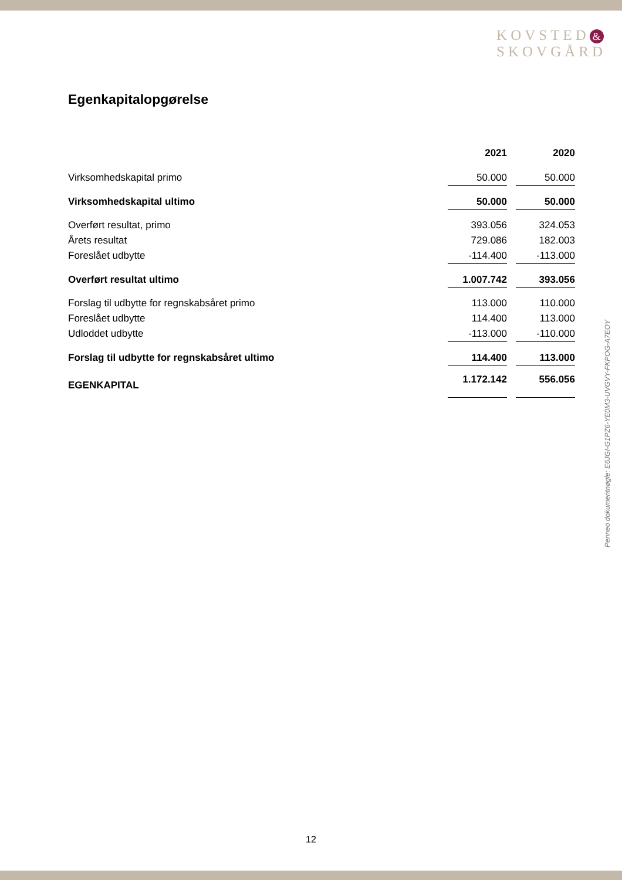KOVSTED &
SKOVGÅRD
Egenkapitalopgørelse
| | 2021 | | 2020 |
| Virksomhedskapital primo | 50.000 | | 50.000 |
| Virksomhedskapital ultimo | 50.000 | | 50.000 |
| Overført resultat, primo | 393.056 | | 324.053 |
| Årets resultat | 729.086 | | 182.003 |
| Foreslået udbytte | -114.400 | | -113.000 |
| Overført resultat ultimo | 1.007.742 | | 393.056 |
| Forslag til udbytte for regnskabsåret primo | 113.000 | | 110.000 |
| Foreslået udbytte | 114.400 | | 113.000 |
| Udloddet udbytte | -113.000 | | -110.000 |
| Forslag til udbytte for regnskabsåret ultimo | 114.400 | | 113.000 |
| EGENKAPITAL | 1.172.142 | | 556.056 |
Penneo dokumentnøgle: E6JGI-G1PZ6-YE0M3-UVGVY-FKPOG-A7EOY
12